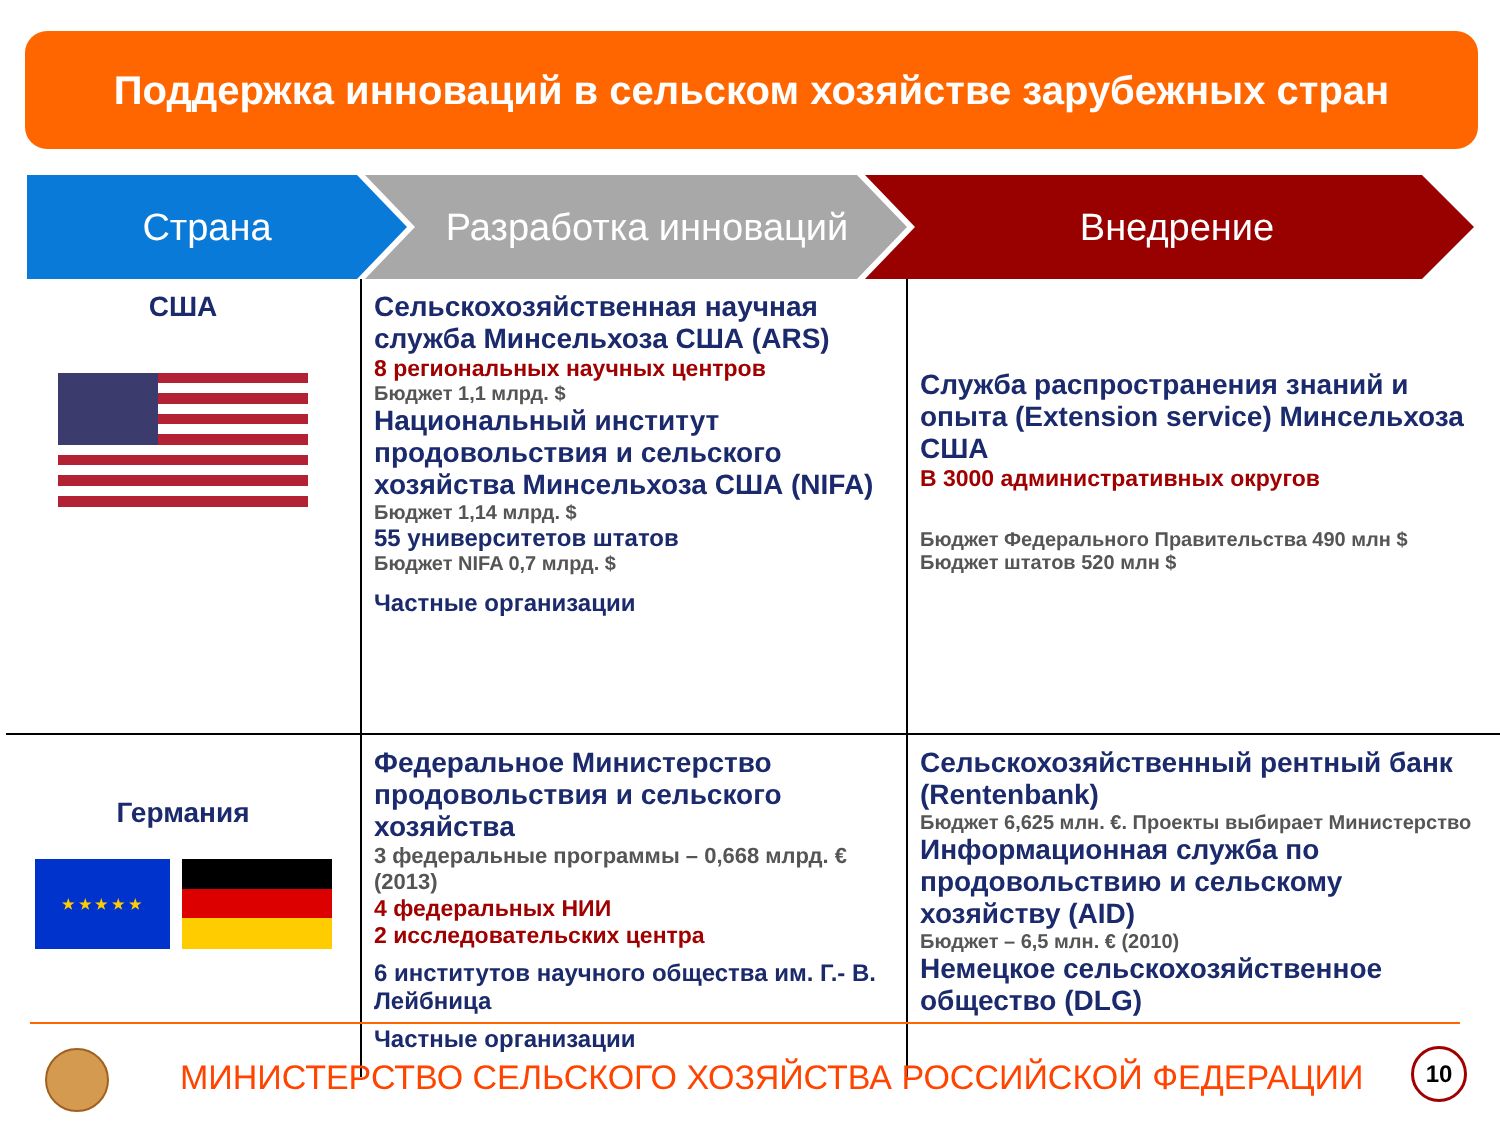Поддержка инноваций в сельском хозяйстве зарубежных стран
Страна Разработка инноваций Внедрение
| США | Сельскохозяйственная научная служба Минсельхоза США (ARS) 8 региональных научных центров Бюджет 1,1 млрд. $ Национальный институт продовольствия и сельского хозяйства Минсельхоза США (NIFA) Бюджет 1,14 млрд. $ 55 университетов штатов Бюджет NIFA 0,7 млрд. $ Частные организации | Служба распространения знаний и опыта (Extension service) Минсельхоза США В 3000 административных округов Бюджет Федерального Правительства 490 млн $ Бюджет штатов 520 млн $ |
| Германия ★ ★ ★ ★ ★ | Федеральное Министерство продовольствия и сельского хозяйства 3 федеральные программы – 0,668 млрд. € (2013) 4 федеральных НИИ 2 исследовательских центра 6 институтов научного общества им. Г.- В. Лейбница Частные организации | Сельскохозяйственный рентный банк (Rentenbank) Бюджет 6,625 млн. €. Проекты выбирает Министерство Информационная служба по продовольствию и сельскому хозяйству (AID) Бюджет – 6,5 млн. € (2010) Немецкое сельскохозяйственное общество (DLG) |
МИНИСТЕРСТВО СЕЛЬСКОГО ХОЗЯЙСТВА РОССИЙСКОЙ ФЕДЕРАЦИИ
10